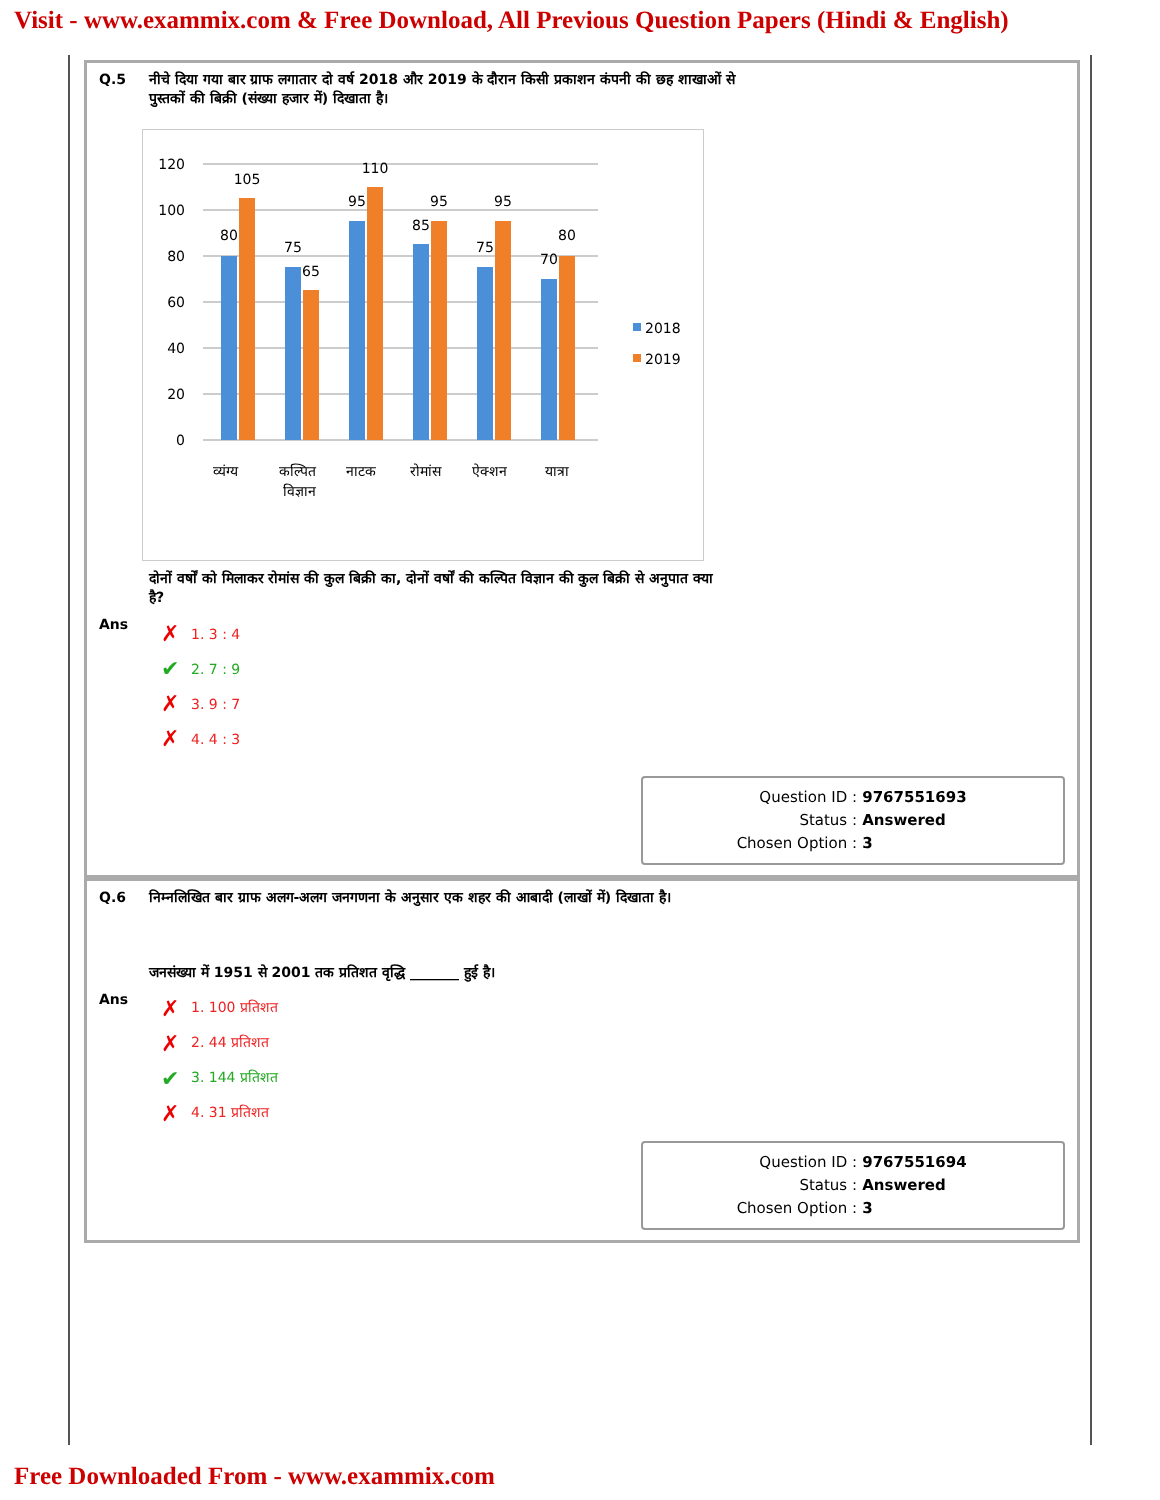Visit - www.exammix.com & Free Download, All Previous Question Papers (Hindi & English)
Q.5 नीचे दिया गया बार ग्राफ लगातार दो वर्ष 2018 और 2019 के दौरान किसी प्रकाशन कंपनी की छह शाखाओं से
पुस्तकों की बिक्री (संख्या हजार में) दिखाता है।
0
20
40
60
80
100
120
80
105
75
65
95
110
85
95
75
95
70
80
व्यंग्य
कल्पित
विज्ञान
नाटक
रोमांस
ऐक्शन
यात्रा
2018
2019
दोनों वर्षों को मिलाकर रोमांस की कुल बिक्री का, दोनों वर्षों की कल्पित विज्ञान की कुल बिक्री से अनुपात क्या
है?
Ans
✗ 1. 3 : 4
✔ 2. 7 : 9
✗ 3. 9 : 7
✗ 4. 4 : 3
Question ID : 9767551693
Status : Answered
Chosen Option : 3
Q.6 निम्नलिखित बार ग्राफ अलग-अलग जनगणना के अनुसार एक शहर की आबादी (लाखों में) दिखाता है।
जनसंख्या में 1951 से 2001 तक प्रतिशत वृद्धि _______ हुई है।
Ans
✗ 1. 100 प्रतिशत
✗ 2. 44 प्रतिशत
✔ 3. 144 प्रतिशत
✗ 4. 31 प्रतिशत
Question ID : 9767551694
Status : Answered
Chosen Option : 3
Free Downloaded From - www.exammix.com